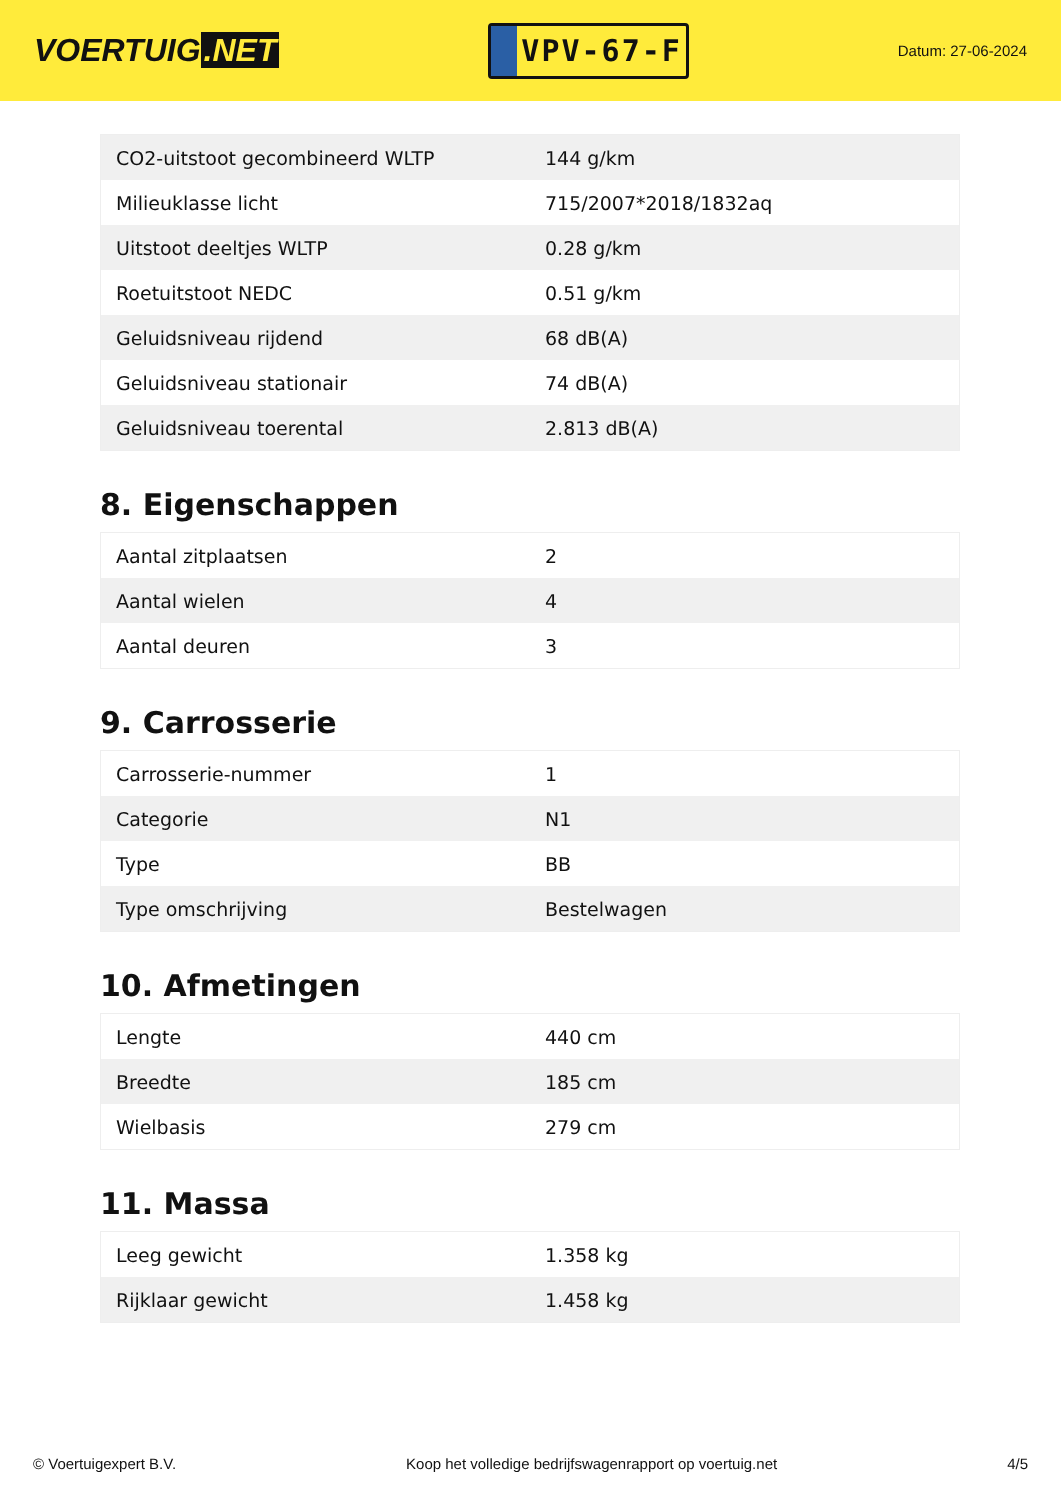VOERTUIG.NET
VPV-67-F
Datum: 27-06-2024
| CO2-uitstoot gecombineerd WLTP | 144 g/km |
| Milieuklasse licht | 715/2007*2018/1832aq |
| Uitstoot deeltjes WLTP | 0.28 g/km |
| Roetuitstoot NEDC | 0.51 g/km |
| Geluidsniveau rijdend | 68 dB(A) |
| Geluidsniveau stationair | 74 dB(A) |
| Geluidsniveau toerental | 2.813 dB(A) |
8. Eigenschappen
| Aantal zitplaatsen | 2 |
| Aantal wielen | 4 |
| Aantal deuren | 3 |
9. Carrosserie
| Carrosserie-nummer | 1 |
| Categorie | N1 |
| Type | BB |
| Type omschrijving | Bestelwagen |
10. Afmetingen
| Lengte | 440 cm |
| Breedte | 185 cm |
| Wielbasis | 279 cm |
11. Massa
| Leeg gewicht | 1.358 kg |
| Rijklaar gewicht | 1.458 kg |
© Voertuigexpert B.V. Koop het volledige bedrijfswagenrapport op voertuig.net 4/5